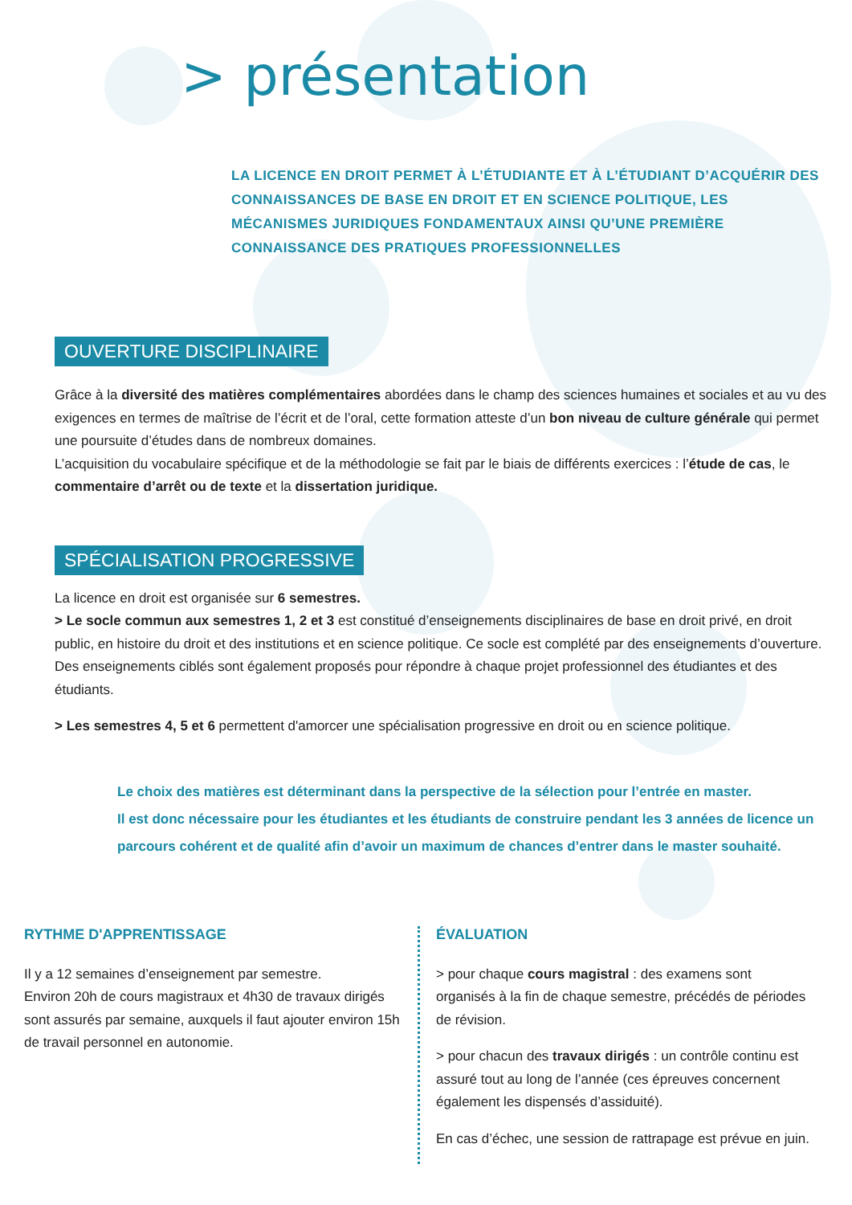> présentation
LA LICENCE EN DROIT PERMET À L’ÉTUDIANTE ET À L’ÉTUDIANT D’ACQUÉRIR DES CONNAISSANCES DE BASE EN DROIT ET EN SCIENCE POLITIQUE, LES MÉCANISMES JURIDIQUES FONDAMENTAUX AINSI QU’UNE PREMIÈRE CONNAISSANCE DES PRATIQUES PROFESSIONNELLES
OUVERTURE DISCIPLINAIRE
Grâce à la diversité des matières complémentaires abordées dans le champ des sciences humaines et sociales et au vu des exigences en termes de maîtrise de l’écrit et de l’oral, cette formation atteste d’un bon niveau de culture générale qui permet une poursuite d’études dans de nombreux domaines.
L’acquisition du vocabulaire spécifique et de la méthodologie se fait par le biais de différents exercices : l’étude de cas, le commentaire d’arrêt ou de texte et la dissertation juridique.
SPÉCIALISATION PROGRESSIVE
La licence en droit est organisée sur 6 semestres.
> Le socle commun aux semestres 1, 2 et 3 est constitué d’enseignements disciplinaires de base en droit privé, en droit public, en histoire du droit et des institutions et en science politique. Ce socle est complété par des enseignements d’ouverture.
Des enseignements ciblés sont également proposés pour répondre à chaque projet professionnel des étudiantes et des étudiants.
> Les semestres 4, 5 et 6 permettent d'amorcer une spécialisation progressive en droit ou en science politique.
Le choix des matières est déterminant dans la perspective de la sélection pour l’entrée en master.
Il est donc nécessaire pour les étudiantes et les étudiants de construire pendant les 3 années de licence un parcours cohérent et de qualité afin d’avoir un maximum de chances d’entrer dans le master souhaité.
RYTHME D'APPRENTISSAGE
Il y a 12 semaines d’enseignement par semestre.
Environ 20h de cours magistraux et 4h30 de travaux dirigés sont assurés par semaine, auxquels il faut ajouter environ 15h de travail personnel en autonomie.
ÉVALUATION
> pour chaque cours magistral : des examens sont organisés à la fin de chaque semestre, précédés de périodes de révision.
> pour chacun des travaux dirigés : un contrôle continu est assuré tout au long de l’année (ces épreuves concernent également les dispensés d’assiduité).
En cas d’échec, une session de rattrapage est prévue en juin.